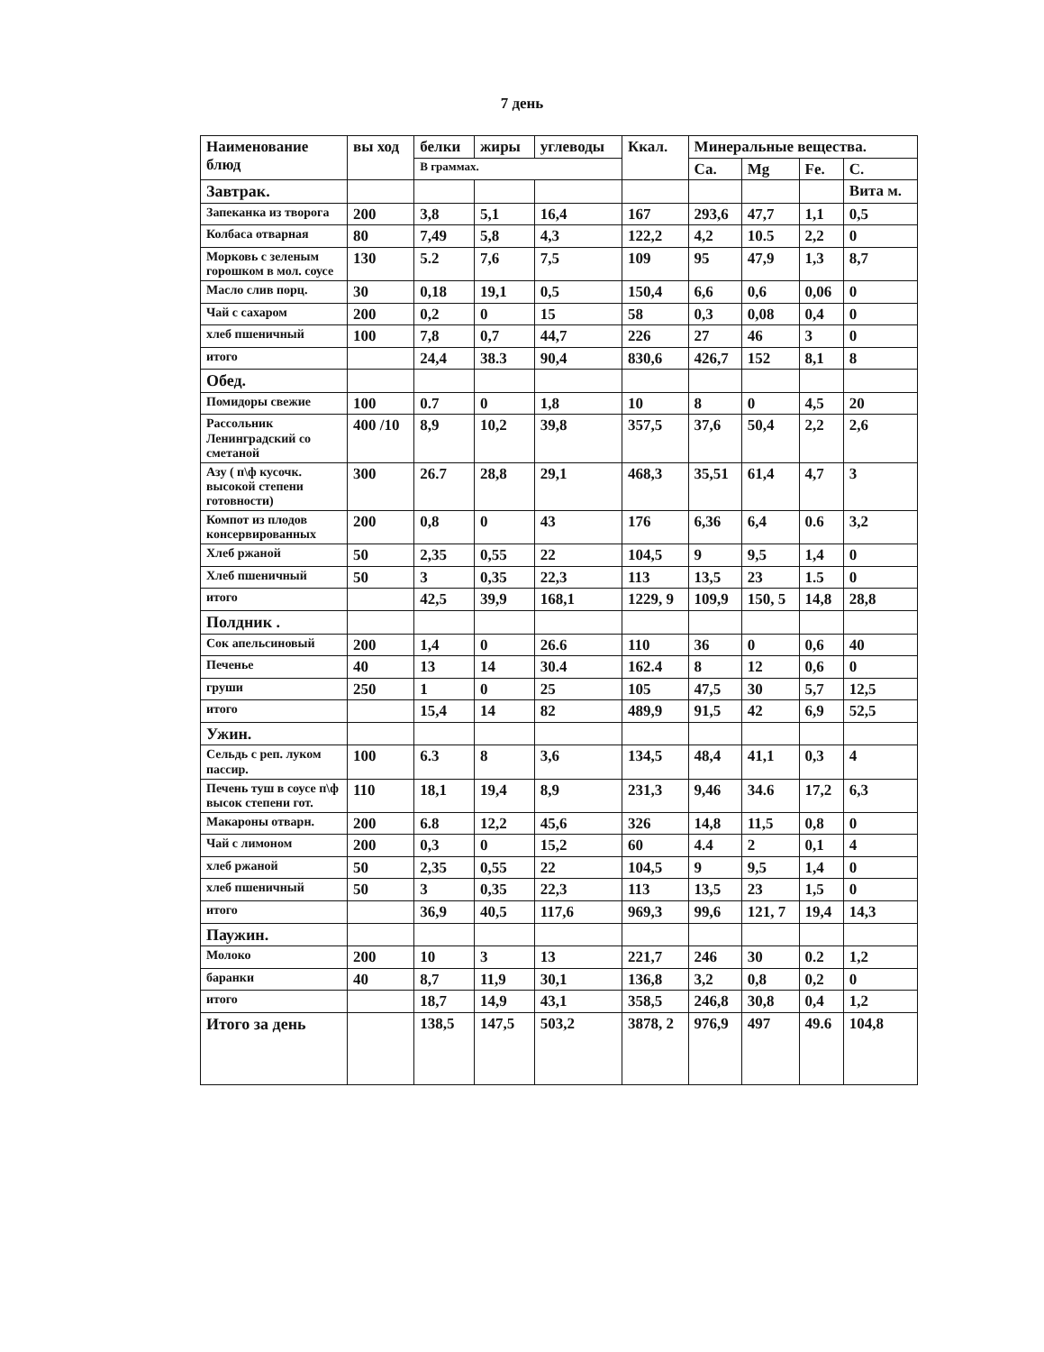7 день
| Наименование блюд | вы ход | белки | жиры | углеводы | Ккал. | Минеральные вещества. | | | |
| --- | --- | --- | --- | --- | --- | --- | --- | --- | --- |
| | | В граммах. | | | | Ca. | Mg | Fe. | C. |
| Завтрак. | | | | | | | | | Вита м. |
| Запеканка из творога | 200 | 3,8 | 5,1 | 16,4 | 167 | 293,6 | 47,7 | 1,1 | 0,5 |
| Колбаса отварная | 80 | 7,49 | 5,8 | 4,3 | 122,2 | 4,2 | 10.5 | 2,2 | 0 |
| Морковь с зеленым горошком в мол. соусе | 130 | 5.2 | 7,6 | 7,5 | 109 | 95 | 47,9 | 1,3 | 8,7 |
| Масло слив порц. | 30 | 0,18 | 19,1 | 0,5 | 150,4 | 6,6 | 0,6 | 0,06 | 0 |
| Чай с сахаром | 200 | 0,2 | 0 | 15 | 58 | 0,3 | 0,08 | 0,4 | 0 |
| хлеб пшеничный | 100 | 7,8 | 0,7 | 44,7 | 226 | 27 | 46 | 3 | 0 |
| итого | | 24,4 | 38.3 | 90,4 | 830,6 | 426,7 | 152 | 8,1 | 8 |
| Обед. | | | | | | | | | |
| Помидоры свежие | 100 | 0.7 | 0 | 1,8 | 10 | 8 | 0 | 4,5 | 20 |
| Рассольник Ленинградский со сметаной | 400 /10 | 8,9 | 10,2 | 39,8 | 357,5 | 37,6 | 50,4 | 2,2 | 2,6 |
| Азу ( п\ф кусочк. высокой степени готовности) | 300 | 26.7 | 28,8 | 29,1 | 468,3 | 35,51 | 61,4 | 4,7 | 3 |
| Компот из плодов консервированных | 200 | 0,8 | 0 | 43 | 176 | 6,36 | 6,4 | 0.6 | 3,2 |
| Хлеб ржаной | 50 | 2,35 | 0,55 | 22 | 104,5 | 9 | 9,5 | 1,4 | 0 |
| Хлеб пшеничный | 50 | 3 | 0,35 | 22,3 | 113 | 13,5 | 23 | 1.5 | 0 |
| итого | | 42,5 | 39,9 | 168,1 | 1229, 9 | 109,9 | 150, 5 | 14,8 | 28,8 |
| Полдник . | | | | | | | | | |
| Сок апельсиновый | 200 | 1,4 | 0 | 26.6 | 110 | 36 | 0 | 0,6 | 40 |
| Печенье | 40 | 13 | 14 | 30.4 | 162.4 | 8 | 12 | 0,6 | 0 |
| груши | 250 | 1 | 0 | 25 | 105 | 47,5 | 30 | 5,7 | 12,5 |
| итого | | 15,4 | 14 | 82 | 489,9 | 91,5 | 42 | 6,9 | 52,5 |
| Ужин. | | | | | | | | | |
| Сельдь с реп. луком пассир. | 100 | 6.3 | 8 | 3,6 | 134,5 | 48,4 | 41,1 | 0,3 | 4 |
| Печень туш в соусе п\ф высок степени гот. | 110 | 18,1 | 19,4 | 8,9 | 231,3 | 9,46 | 34.6 | 17,2 | 6,3 |
| Макароны отварн. | 200 | 6.8 | 12,2 | 45,6 | 326 | 14,8 | 11,5 | 0,8 | 0 |
| Чай с лимоном | 200 | 0,3 | 0 | 15,2 | 60 | 4.4 | 2 | 0,1 | 4 |
| хлеб ржаной | 50 | 2,35 | 0,55 | 22 | 104,5 | 9 | 9,5 | 1,4 | 0 |
| хлеб пшеничный | 50 | 3 | 0,35 | 22,3 | 113 | 13,5 | 23 | 1,5 | 0 |
| итого | | 36,9 | 40,5 | 117,6 | 969,3 | 99,6 | 121, 7 | 19,4 | 14,3 |
| Паужин. | | | | | | | | | |
| Молоко | 200 | 10 | 3 | 13 | 221,7 | 246 | 30 | 0.2 | 1,2 |
| баранки | 40 | 8,7 | 11,9 | 30,1 | 136,8 | 3,2 | 0,8 | 0,2 | 0 |
| итого | | 18,7 | 14,9 | 43,1 | 358,5 | 246,8 | 30,8 | 0,4 | 1,2 |
| Итого за день | | 138,5 | 147,5 | 503,2 | 3878, 2 | 976,9 | 497 | 49.6 | 104,8 |